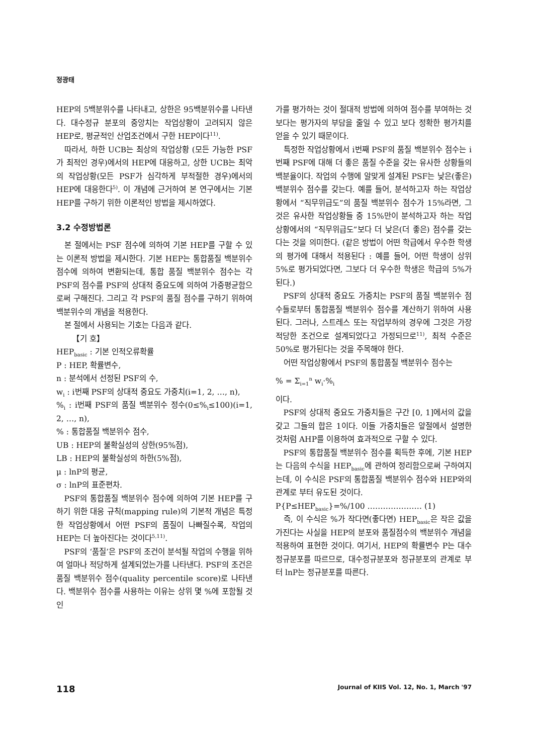정광태
HEP의 5백분위수를 나타내고, 상한은 95백분위수를 나타낸다. 대수정규 분포의 중앙치는 작업상황이 고려되지 않은 HEP로, 평균적인 산업조건에서 구한 HEP이다<sup>11)</sup>.
따라서, 하한 UCB는 최상의 작업상황 (모든 가능한 PSF가 최적인 경우)에서의 HEP에 대응하고, 상한 UCB는 최악의 작업상황(모든 PSF가 심각하게 부적절한 경우)에서의 HEP에 대응한다<sup>5)</sup>. 이 개념에 근거하여 본 연구에서는 기본 HEP를 구하기 위한 이론적인 방법을 제시하였다.
3.2 수정방법론
본 절에서는 PSF 점수에 의하여 기본 HEP를 구할 수 있는 이론적 방법을 제시한다. 기본 HEP는 통합품질 백분위수 점수에 의하여 변환되는데, 통합 품질 백분위수 점수는 각 PSF의 점수를 PSF의 상대적 중요도에 의하여 가중평균함으로써 구해진다. 그리고 각 PSF의 품질 점수를 구하기 위하여 백분위수의 개념을 적용한다.
본 절에서 사용되는 기호는 다음과 같다.
【기 호】
HEP<sub>basic</sub> : 기본 인적오류확률
P : HEP, 확률변수,
n : 분석에서 선정된 PSF의 수,
w<sub>i</sub> : i번째 PSF의 상대적 중요도 가중치(i=1, 2, …, n),
%<sub>i</sub> : i번째 PSF의 품질 백분위수 정수(0≤%<sub>i</sub>≤100)(i=1, 2, …, n),
% : 통합품질 백분위수 점수,
UB : HEP의 불확실성의 상한(95%점),
LB : HEP의 불확실성의 하한(5%점),
μ : lnP의 평균,
σ : lnP의 표준편차.
PSF의 통합품질 백분위수 점수에 의하여 기본 HEP를 구하기 위한 대응 규칙(mapping rule)의 기본적 개념은 특정한 작업상황에서 어떤 PSF의 품질이 나빠질수록, 작업의 HEP는 더 높아진다는 것이다<sup>5,11)</sup>.
PSF의 ‘품질’은 PSF의 조건이 분석될 작업의 수행을 위하여 얼마나 적당하게 설계되었는가를 나타낸다. PSF의 조건은 품질 백분위수 점수(quality percentile score)로 나타낸다. 백분위수 점수를 사용하는 이유는 상위 몇 %에 포함될 것인
가를 평가하는 것이 절대적 방법에 의하여 점수를 부여하는 것 보다는 평가자의 부담을 줄일 수 있고 보다 정확한 평가치를 얻을 수 있기 때문이다.
특정한 작업상황에서 i번째 PSF의 품질 백분위수 점수는 i번째 PSF에 대해 더 좋은 품질 수준을 갖는 유사한 상황들의 백분율이다. 작업의 수행에 알맞게 설계된 PSF는 낮은(좋은) 백분위수 점수를 갖는다. 예를 들어, 분석하고자 하는 작업상황에서 “직무위급도”의 품질 백분위수 점수가 15%라면, 그것은 유사한 작업상황들 중 15%만이 분석하고자 하는 작업상황에서의 “직무위급도”보다 더 낮은(더 좋은) 점수를 갖는다는 것을 의미한다. (같은 방법이 어떤 학급에서 우수한 학생의 평가에 대해서 적용된다 : 예를 들어, 어떤 학생이 상위 5%로 평가되었다면, 그보다 더 우수한 학생은 학급의 5%가 된다.)
PSF의 상대적 중요도 가중치는 PSF의 품질 백분위수 점수들로부터 통합품질 백분위수 점수를 계산하기 위하여 사용된다. 그러나, 스트레스 또는 작업부하의 경우에 그것은 가장 적당한 조건으로 설계되었다고 가정되므로<sup>11)</sup>, 최적 수준은 50%로 평가된다는 것을 주목해야 한다.
어떤 작업상황에서 PSF의 통합품질 백분위수 점수는
% = Σ<sub>i=1</sub><sup>n</sup> w<sub>i</sub>·%<sub>i</sub>
이다.
PSF의 상대적 중요도 가중치들은 구간 [0, 1]에서의 값을 갖고 그들의 합은 1이다. 이들 가중치들은 앞절에서 설명한 것처럼 AHP를 이용하여 효과적으로 구할 수 있다.
PSF의 통합품질 백분위수 점수를 획득한 후에, 기본 HEP는 다음의 수식을 HEP<sub>basic</sub>에 관하여 정리함으로써 구하여지는데, 이 수식은 PSF의 통합품질 백분위수 점수와 HEP와의 관계로 부터 유도된 것이다.
P{P≤HEP<sub>basic</sub>}=%/100 ………………… (1)
즉, 이 수식은 %가 작다면(좋다면) HEP<sub>basic</sub>은 작은 값을 가진다는 사실을 HEP의 분포와 품질점수의 백분위수 개념을 적용하여 표현한 것이다. 여기서, HEP의 확률변수 P는 대수 정규분포를 따르므로, 대수정규분포와 정규분포의 관계로 부터 lnP는 정규분포를 따른다.
118 Journal of KIIS Vol. 12, No. 1, March '97